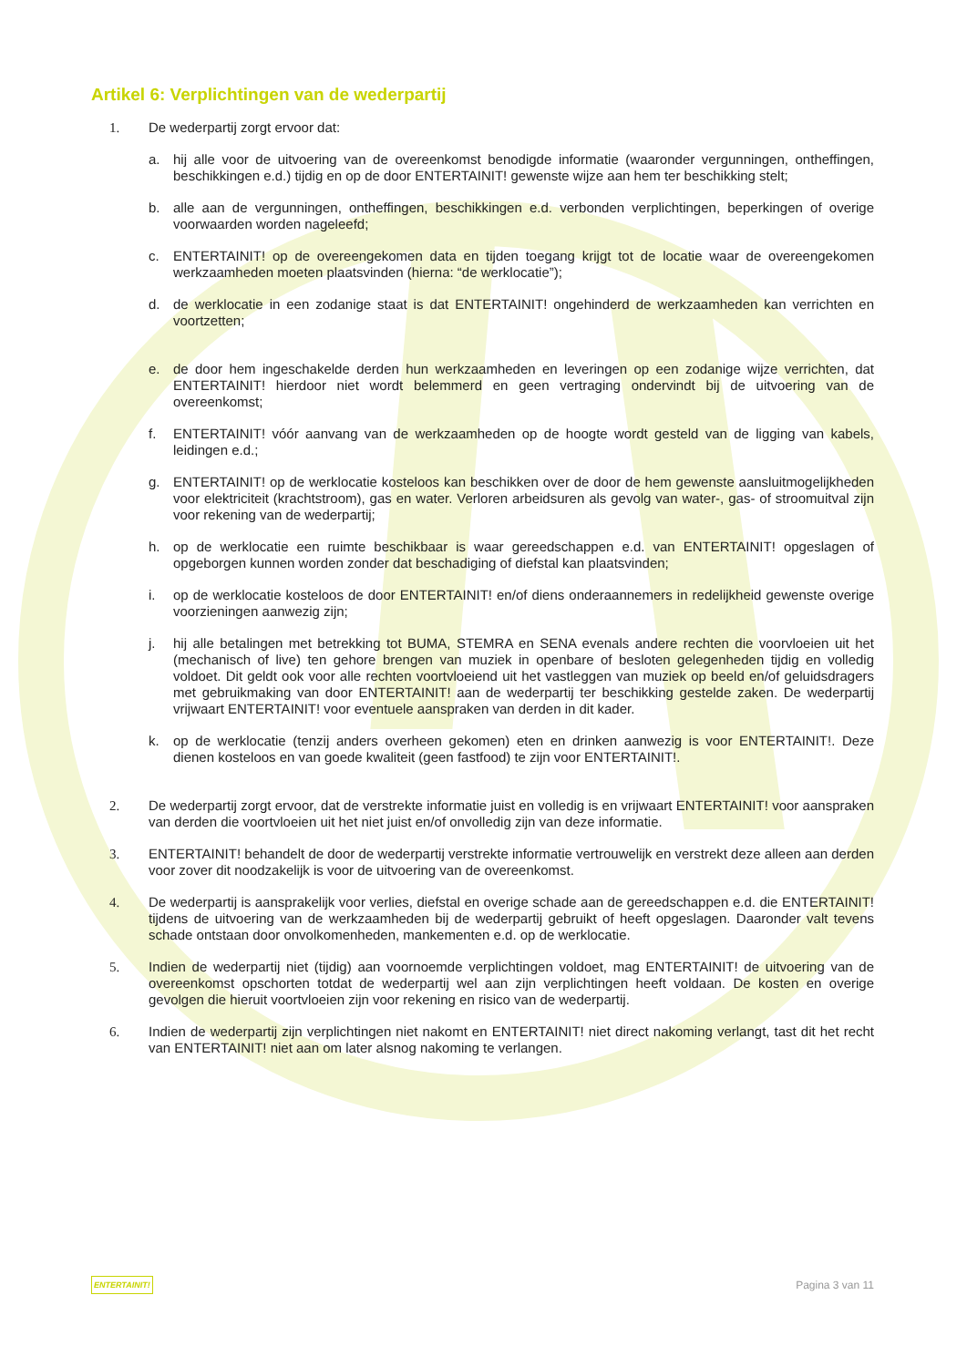Artikel 6: Verplichtingen van de wederpartij
1. De wederpartij zorgt ervoor dat:
a. hij alle voor de uitvoering van de overeenkomst benodigde informatie (waaronder vergunningen, ontheffingen, beschikkingen e.d.) tijdig en op de door ENTERTAINIT! gewenste wijze aan hem ter beschikking stelt;
b. alle aan de vergunningen, ontheffingen, beschikkingen e.d. verbonden verplichtingen, beperkingen of overige voorwaarden worden nageleefd;
c. ENTERTAINIT! op de overeengekomen data en tijden toegang krijgt tot de locatie waar de overeengekomen werkzaamheden moeten plaatsvinden (hierna: “de werklocatie”);
d. de werklocatie in een zodanige staat is dat ENTERTAINIT! ongehinderd de werkzaamheden kan verrichten en voortzetten;
e. de door hem ingeschakelde derden hun werkzaamheden en leveringen op een zodanige wijze verrichten, dat ENTERTAINIT! hierdoor niet wordt belemmerd en geen vertraging ondervindt bij de uitvoering van de overeenkomst;
f. ENTERTAINIT! vóór aanvang van de werkzaamheden op de hoogte wordt gesteld van de ligging van kabels, leidingen e.d.;
g. ENTERTAINIT! op de werklocatie kosteloos kan beschikken over de door de hem gewenste aansluitmogelijkheden voor elektriciteit (krachtstroom), gas en water. Verloren arbeidsuren als gevolg van water-, gas- of stroomuitval zijn voor rekening van de wederpartij;
h. op de werklocatie een ruimte beschikbaar is waar gereedschappen e.d. van ENTERTAINIT! opgeslagen of opgeborgen kunnen worden zonder dat beschadiging of diefstal kan plaatsvinden;
i. op de werklocatie kosteloos de door ENTERTAINIT! en/of diens onderaannemers in redelijkheid gewenste overige voorzieningen aanwezig zijn;
j. hij alle betalingen met betrekking tot BUMA, STEMRA en SENA evenals andere rechten die voorvloeien uit het (mechanisch of live) ten gehore brengen van muziek in openbare of besloten gelegenheden tijdig en volledig voldoet. Dit geldt ook voor alle rechten voortvloeiend uit het vastleggen van muziek op beeld en/of geluidsdragers met gebruikmaking van door ENTERTAINIT! aan de wederpartij ter beschikking gestelde zaken. De wederpartij vrijwaart ENTERTAINIT! voor eventuele aanspraken van derden in dit kader.
k. op de werklocatie (tenzij anders overheen gekomen) eten en drinken aanwezig is voor ENTERTAINIT!. Deze dienen kosteloos en van goede kwaliteit (geen fastfood) te zijn voor ENTERTAINIT!.
2. De wederpartij zorgt ervoor, dat de verstrekte informatie juist en volledig is en vrijwaart ENTERTAINIT! voor aanspraken van derden die voortvloeien uit het niet juist en/of onvolledig zijn van deze informatie.
3. ENTERTAINIT! behandelt de door de wederpartij verstrekte informatie vertrouwelijk en verstrekt deze alleen aan derden voor zover dit noodzakelijk is voor de uitvoering van de overeenkomst.
4. De wederpartij is aansprakelijk voor verlies, diefstal en overige schade aan de gereedschappen e.d. die ENTERTAINIT! tijdens de uitvoering van de werkzaamheden bij de wederpartij gebruikt of heeft opgeslagen. Daaronder valt tevens schade ontstaan door onvolkomenheden, mankementen e.d. op de werklocatie.
5. Indien de wederpartij niet (tijdig) aan voornoemde verplichtingen voldoet, mag ENTERTAINIT! de uitvoering van de overeenkomst opschorten totdat de wederpartij wel aan zijn verplichtingen heeft voldaan. De kosten en overige gevolgen die hieruit voortvloeien zijn voor rekening en risico van de wederpartij.
6. Indien de wederpartij zijn verplichtingen niet nakomt en ENTERTAINIT! niet direct nakoming verlangt, tast dit het recht van ENTERTAINIT! niet aan om later alsnog nakoming te verlangen.
ENTERTAINIT! Pagina 3 van 11